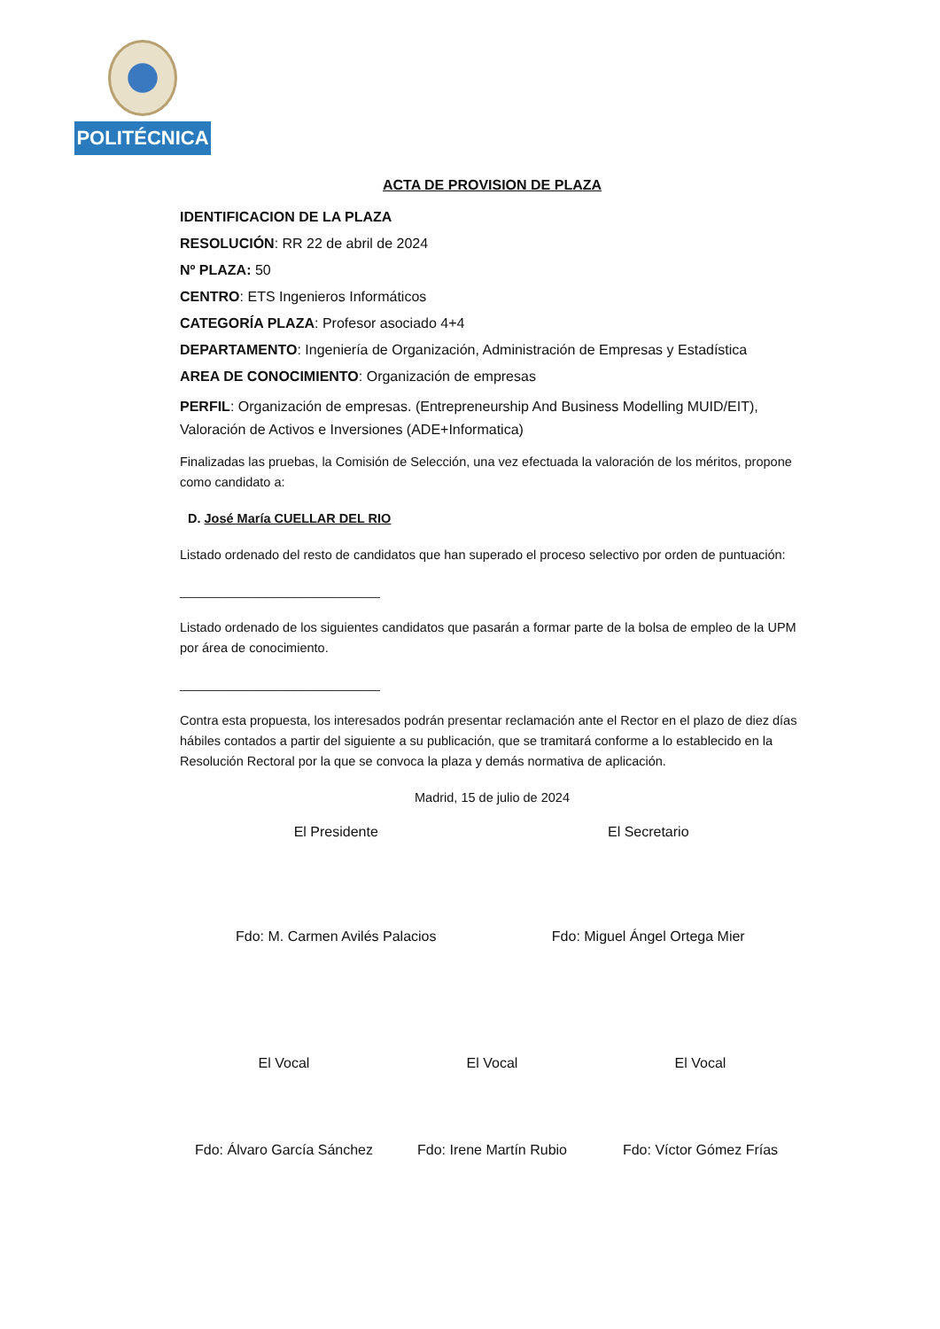POLITÉCNICA
ACTA DE PROVISION DE PLAZA
IDENTIFICACION DE LA PLAZA
RESOLUCIÓN: RR 22 de abril de 2024
Nº PLAZA: 50
CENTRO: ETS Ingenieros Informáticos
CATEGORÍA PLAZA: Profesor asociado 4+4
DEPARTAMENTO: Ingeniería de Organización, Administración de Empresas y Estadística
AREA DE CONOCIMIENTO: Organización de empresas
PERFIL: Organización de empresas. (Entrepreneurship And Business Modelling MUID/EIT), Valoración de Activos e Inversiones (ADE+Informatica)
Finalizadas las pruebas, la Comisión de Selección, una vez efectuada la valoración de los méritos, propone como candidato a:
D. José María CUELLAR DEL RIO
Listado ordenado del resto de candidatos que han superado el proceso selectivo por orden de puntuación:
____________________________
Listado ordenado de los siguientes candidatos que pasarán a formar parte de la bolsa de empleo de la UPM por área de conocimiento.
____________________________
Contra esta propuesta, los interesados podrán presentar reclamación ante el Rector en el plazo de diez días hábiles contados a partir del siguiente a su publicación, que se tramitará conforme a lo establecido en la Resolución Rectoral por la que se convoca la plaza y demás normativa de aplicación.
Madrid, 15 de julio de 2024
El Presidente El Secretario
Fdo: M. Carmen Avilés Palacios Fdo: Miguel Ángel Ortega Mier
El Vocal El Vocal El Vocal
Fdo: Álvaro García Sánchez Fdo: Irene Martín Rubio Fdo: Víctor Gómez Frías